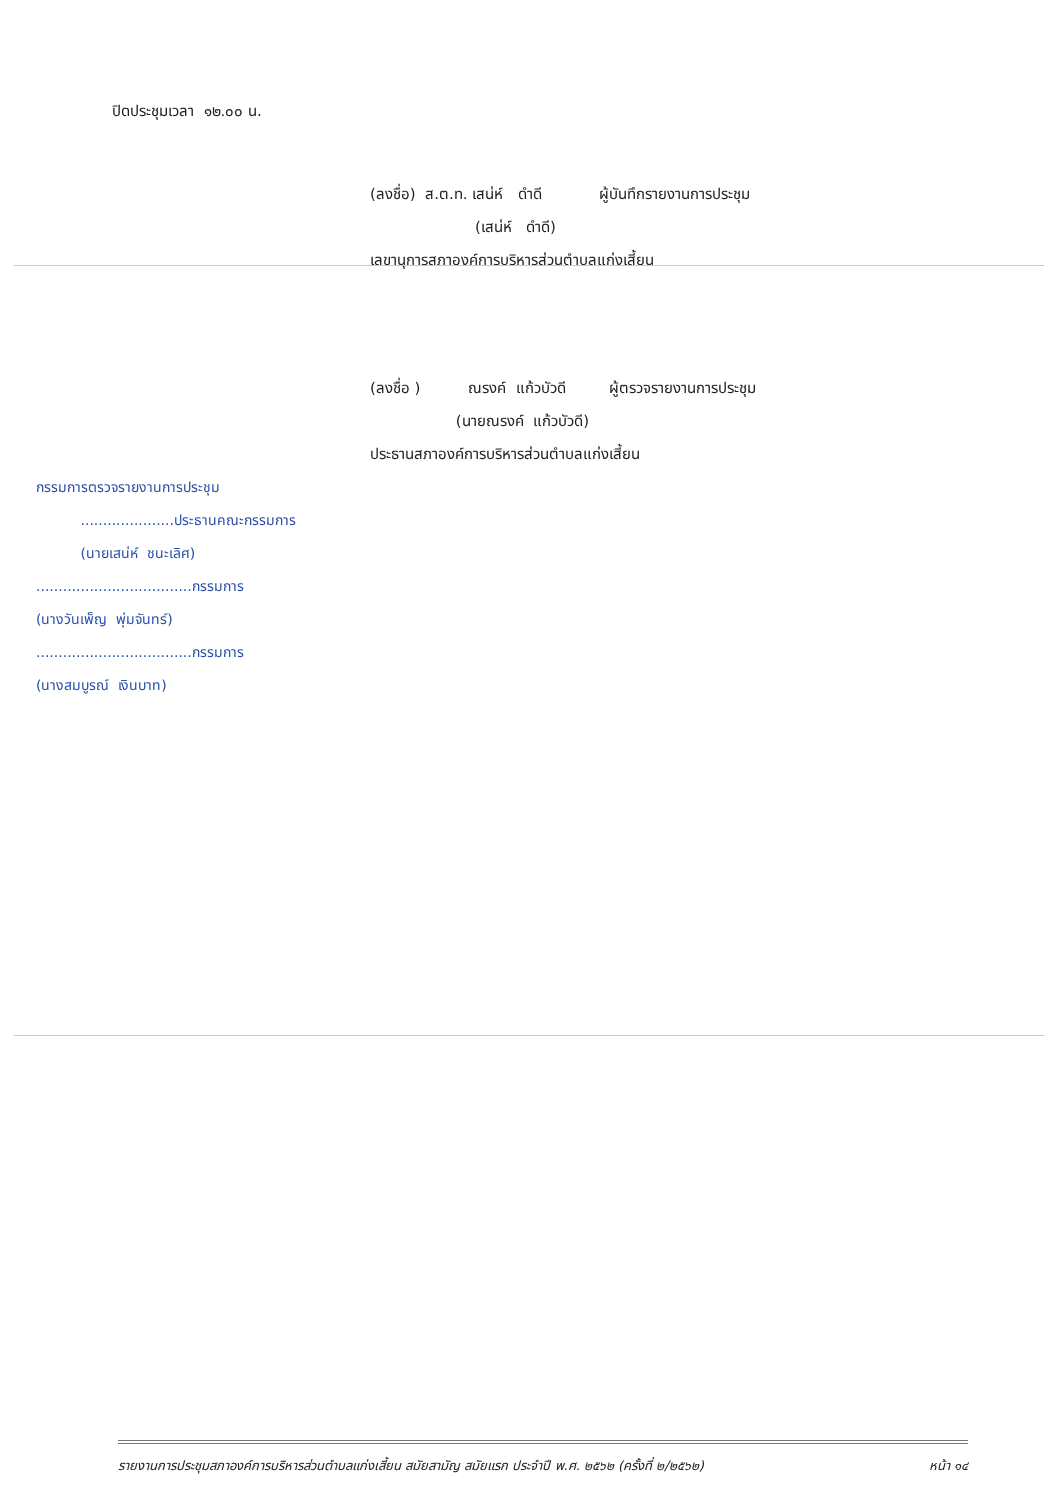ปิดประชุมเวลา ๑๒.๐๐ น.
(ลงชื่อ) ส.ต.ท. เสน่ห์ ดำดี ผู้บันทึกรายงานการประชุม
(เสน่ห์ ดำดี)
เลขานุการสภาองค์การบริหารส่วนตำบลแก่งเสี้ยน
(ลงชื่อ ) ณรงค์ แก้วบัวดี ผู้ตรวจรายงานการประชุม
(นายณรงค์ แก้วบัวดี)
ประธานสภาองค์การบริหารส่วนตำบลแก่งเสี้ยน
กรรมการตรวจรายงานการประชุม
.....................ประธานคณะกรรมการ
(นายเสน่ห์ ชนะเลิศ)
...................................กรรมการ
(นางวันเพ็ญ พุ่มจันทร์)
...................................กรรมการ
(นางสมบูรณ์ เงินบาท)
รายงานการประชุมสภาองค์การบริหารส่วนตำบลแก่งเสี้ยน สมัยสามัญ สมัยแรก ประจำปี พ.ศ. ๒๕๖๒ (ครั้งที่ ๒/๒๕๖๒) หน้า ๑๔